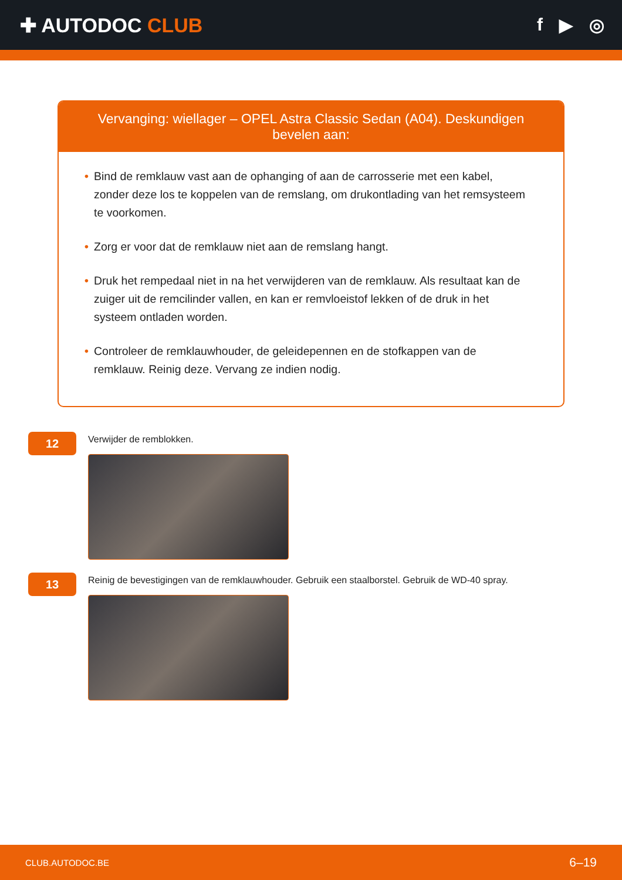✚ AUTODOC CLUB f ▶ ◎
Vervanging: wiellager – OPEL Astra Classic Sedan (A04). Deskundigen bevelen aan:
• Bind de remklauw vast aan de ophanging of aan de carrosserie met een kabel, zonder deze los te koppelen van de remslang, om drukontlading van het remsysteem te voorkomen.
• Zorg er voor dat de remklauw niet aan de remslang hangt.
• Druk het rempedaal niet in na het verwijderen van de remklauw. Als resultaat kan de zuiger uit de remcilinder vallen, en kan er remvloeistof lekken of de druk in het systeem ontladen worden.
• Controleer de remklauwhouder, de geleidepennen en de stofkappen van de remklauw. Reinig deze. Vervang ze indien nodig.
12
Verwijder de remblokken.
13
Reinig de bevestigingen van de remklauwhouder. Gebruik een staalborstel. Gebruik de WD-40 spray.
CLUB.AUTODOC.BE 6–19